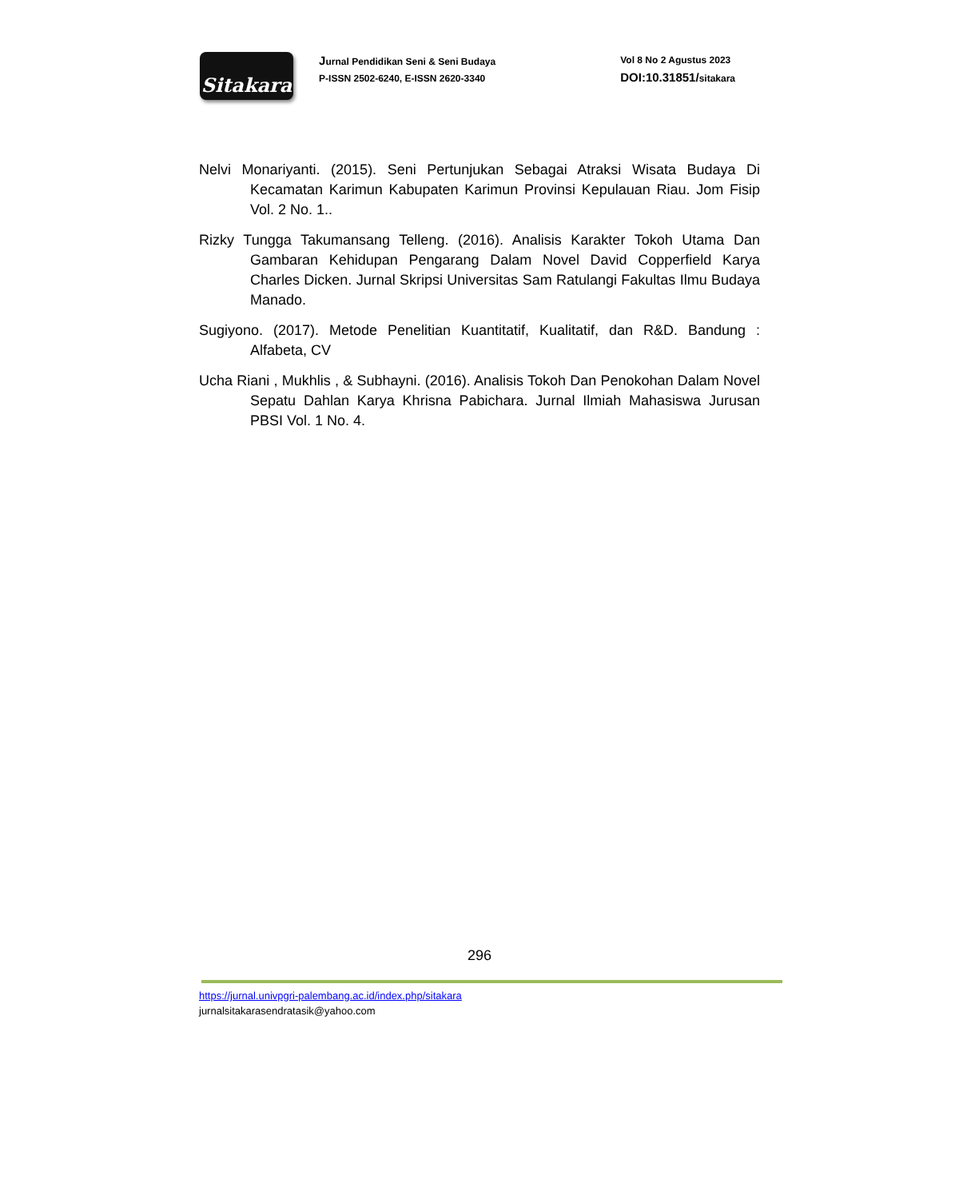Sitakara
Jurnal Pendidikan Seni & Seni Budaya
P-ISSN 2502-6240, E-ISSN 2620-3340
Vol 8 No 2 Agustus 2023
DOI:10.31851/sitakara
Nelvi Monariyanti. (2015). Seni Pertunjukan Sebagai Atraksi Wisata Budaya Di Kecamatan Karimun Kabupaten Karimun Provinsi Kepulauan Riau. Jom Fisip Vol. 2 No. 1..
Rizky Tungga Takumansang Telleng. (2016). Analisis Karakter Tokoh Utama Dan Gambaran Kehidupan Pengarang Dalam Novel David Copperfield Karya Charles Dicken. Jurnal Skripsi Universitas Sam Ratulangi Fakultas Ilmu Budaya Manado.
Sugiyono. (2017). Metode Penelitian Kuantitatif, Kualitatif, dan R&D. Bandung : Alfabeta, CV
Ucha Riani , Mukhlis , & Subhayni. (2016). Analisis Tokoh Dan Penokohan Dalam Novel Sepatu Dahlan Karya Khrisna Pabichara. Jurnal Ilmiah Mahasiswa Jurusan PBSI Vol. 1 No. 4.
296
https://jurnal.univpgri-palembang.ac.id/index.php/sitakara
jurnalsitakarasendratasik@yahoo.com